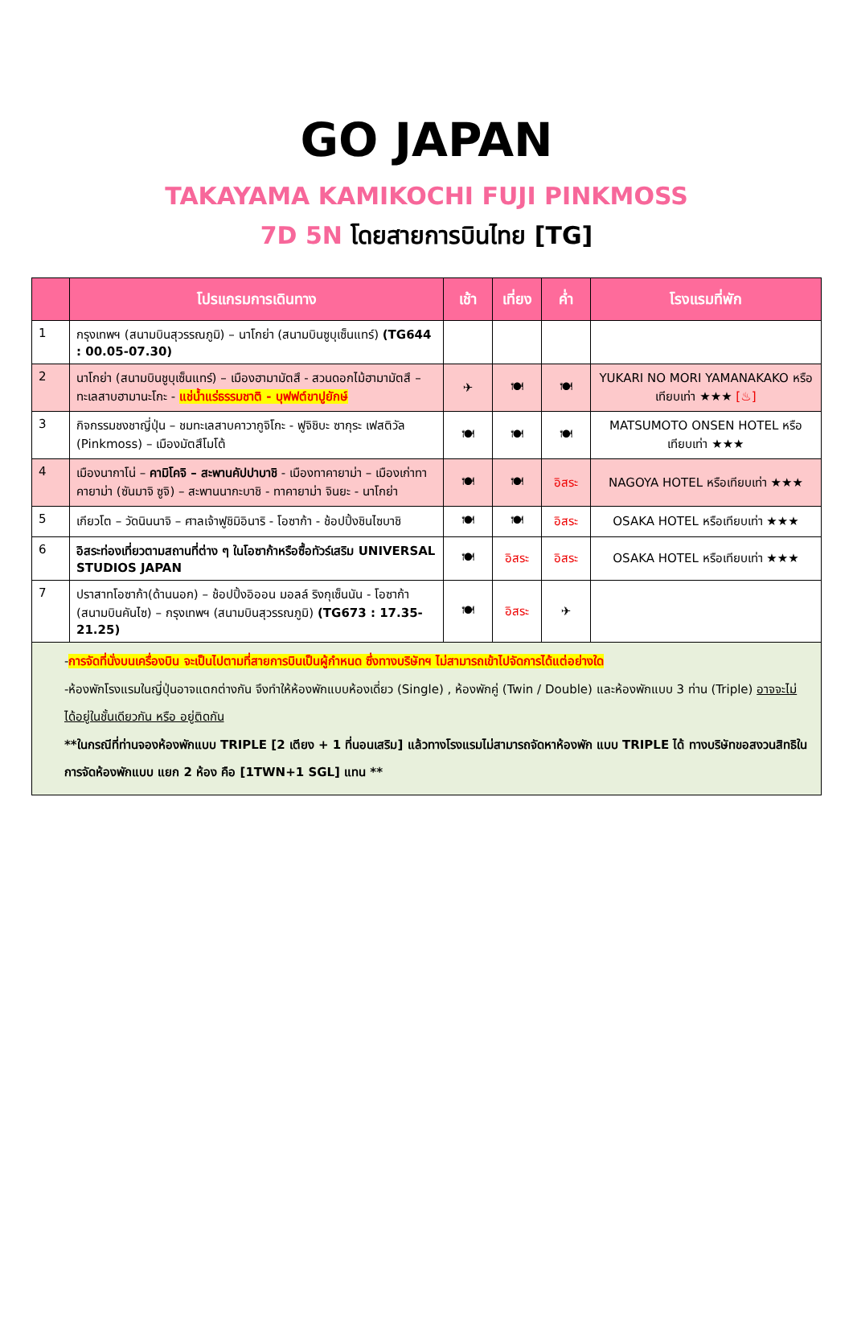GO JAPAN
TAKAYAMA KAMIKOCHI FUJI PINKMOSS
7D 5N โดยสายการบินไทย [TG]
| | โปรแกรมการเดินทาง | เช้า | เที่ยง | ค่ำ | โรงแรมที่พัก |
| --- | --- | --- | --- | --- | --- |
| 1 | กรุงเทพฯ (สนามบินสุวรรณภูมิ) – นาโกย่า (สนามบินซูบุเซ็นแทร์) (TG644 : 00.05-07.30) | | | | |
| 2 | นาโกย่า (สนามบินชูบุเซ็นแทร์) – เมืองฮามามัตสึ - สวนดอกไม้ฮามามัตสึ – ทะเลสาบฮามานะโกะ - แช่น้ำแร่ธรรมชาติ - บุฟฟต์ขาปูยักษ์ | ✈ | 🍽 | 🍽 | YUKARI NO MORI YAMANAKAKO หรือเทียบเท่า ★★★ [♨] |
| 3 | กิจกรรมชงชาญี่ปุ่น – ชมทะเลสาบคาวากูจิโกะ - ฟูจิชิบะ ซากุระ เฟสติวัล (Pinkmoss) – เมืองมัตสึโมโต้ | 🍽 | 🍽 | 🍽 | MATSUMOTO ONSEN HOTEL หรือเทียบเท่า ★★★ |
| 4 | เมืองนากาโน่ – คามิโคจิ – สะพานคัปปาบาชิ - เมืองทาคายาม่า – เมืองเก่าทาคายาม่า (ซันมาจิ ซูจิ) – สะพานนากะบาชิ - ทาคายาม่า จินยะ - นาโกย่า | 🍽 | 🍽 | อิสระ | NAGOYA HOTEL หรือเทียบเท่า ★★★ |
| 5 | เกียวโต – วัดนินนาจิ – ศาลเจ้าฟูชิมิอินาริ - โอซาก้า - ช้อปปิ้งชินไซบาชิ | 🍽 | 🍽 | อิสระ | OSAKA HOTEL หรือเทียบเท่า ★★★ |
| 6 | อิสระท่องเที่ยวตามสถานที่ต่าง ๆ ในโอซาก้าหรือซื้อทัวร์เสริม UNIVERSAL STUDIOS JAPAN | 🍽 | อิสระ | อิสระ | OSAKA HOTEL หรือเทียบเท่า ★★★ |
| 7 | ปราสาทโอซาก้า(ด้านนอก) – ช้อปปิ้งอิออน มอลล์ ริงกุเซ็นนัน - โอซาก้า (สนามบินคันไซ) – กรุงเทพฯ (สนามบินสุวรรณภูมิ) (TG673 : 17.35-21.25) | 🍽 | อิสระ | ✈ | |
| - การจัดที่นั่งบนเครื่องบิน จะเป็นไปตามที่สายการบินเป็นผู้กำหนด ซึ่งทางบริษัทฯ ไม่สามารถเข้าไปจัดการได้แต่อย่างใด -ห้องพักโรงแรมในญี่ปุ่นอาจแตกต่างกัน จึงทำให้ห้องพักแบบห้องเดี่ยว (Single) , ห้องพักคู่ (Twin / Double) และห้องพักแบบ 3 ท่าน (Triple) อาจจะไม่ได้อยู่ในชั้นเดียวกัน หรือ อยู่ติดกัน **ในกรณีที่ท่านจองห้องพักแบบ TRIPLE [2 เตียง + 1 ที่นอนเสริม] แล้วทางโรงแรมไม่สามารถจัดหาห้องพัก แบบ TRIPLE ได้ ทางบริษัทขอสงวนสิทธิในการจัดห้องพักแบบ แยก 2 ห้อง คือ [1TWN+1 SGL] แทน ** | | | | | |